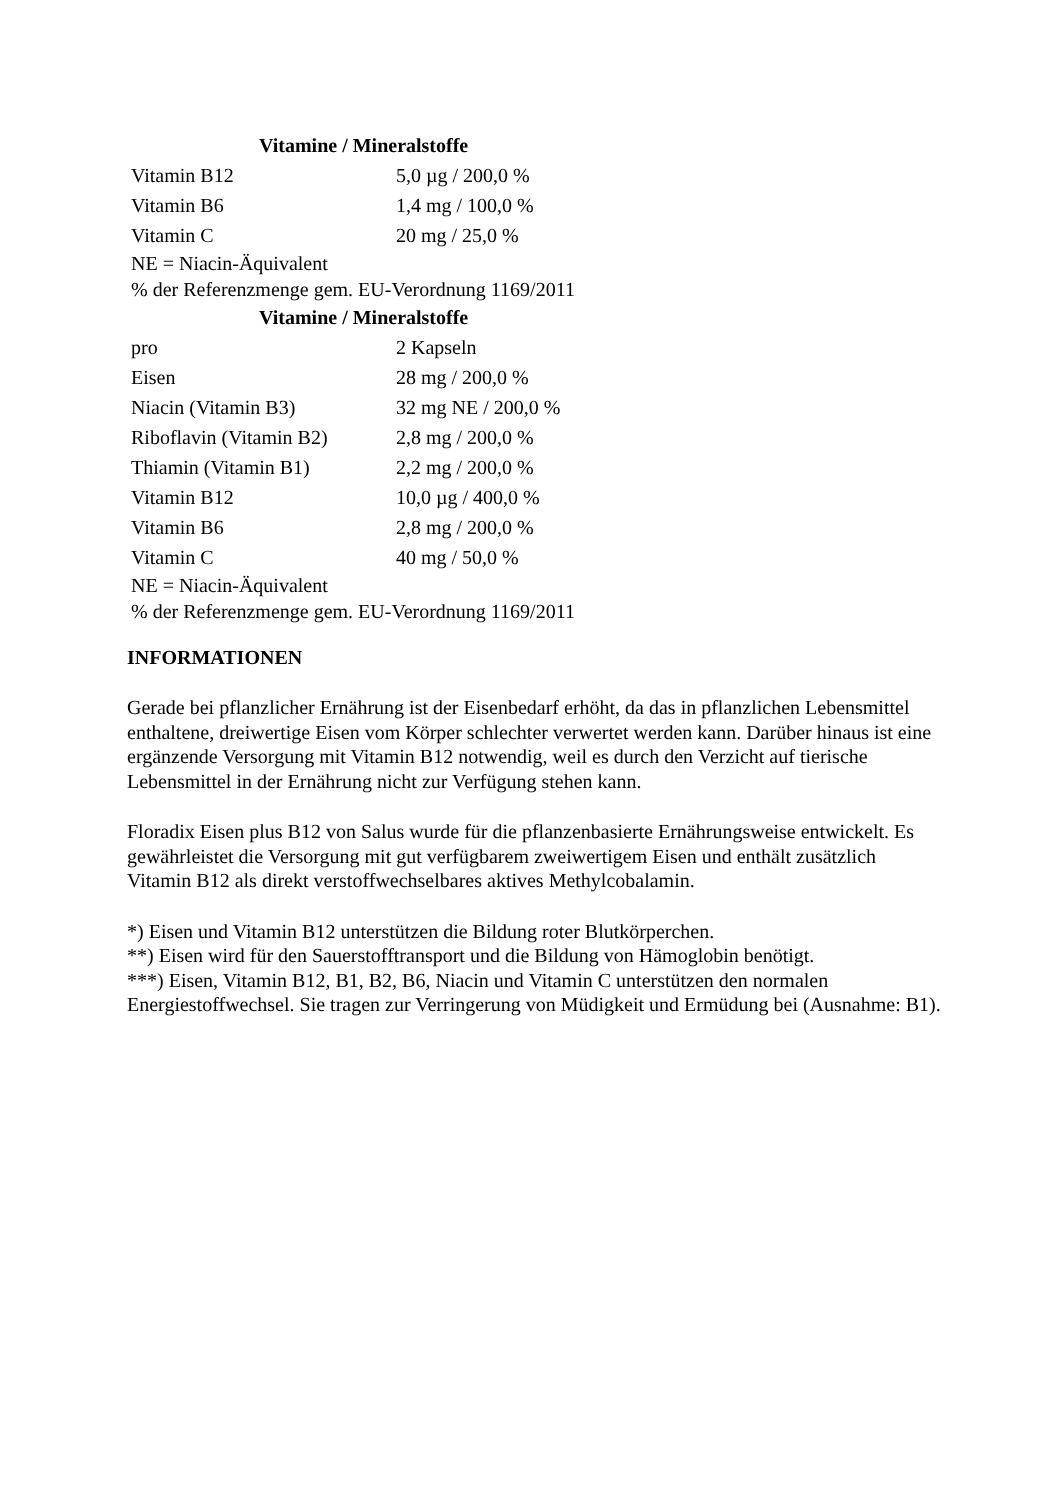| Vitamine / Mineralstoffe | |
| --- | --- |
| Vitamin B12 | 5,0 µg / 200,0 % |
| Vitamin B6 | 1,4 mg / 100,0 % |
| Vitamin C | 20 mg / 25,0 % |
| NE = Niacin-Äquivalent | |
| % der Referenzmenge gem. EU-Verordnung 1169/2011 | |
| Vitamine / Mineralstoffe | |
| pro | 2 Kapseln |
| Eisen | 28 mg / 200,0 % |
| Niacin (Vitamin B3) | 32 mg NE / 200,0 % |
| Riboflavin (Vitamin B2) | 2,8 mg / 200,0 % |
| Thiamin (Vitamin B1) | 2,2 mg / 200,0 % |
| Vitamin B12 | 10,0 µg / 400,0 % |
| Vitamin B6 | 2,8 mg / 200,0 % |
| Vitamin C | 40 mg / 50,0 % |
| NE = Niacin-Äquivalent | |
| % der Referenzmenge gem. EU-Verordnung 1169/2011 | |
INFORMATIONEN
Gerade bei pflanzlicher Ernährung ist der Eisenbedarf erhöht, da das in pflanzlichen Lebensmittel enthaltene, dreiwertige Eisen vom Körper schlechter verwertet werden kann. Darüber hinaus ist eine ergänzende Versorgung mit Vitamin B12 notwendig, weil es durch den Verzicht auf tierische Lebensmittel in der Ernährung nicht zur Verfügung stehen kann.
Floradix Eisen plus B12 von Salus wurde für die pflanzenbasierte Ernährungsweise entwickelt. Es gewährleistet die Versorgung mit gut verfügbarem zweiwertigem Eisen und enthält zusätzlich Vitamin B12 als direkt verstoffwechselbares aktives Methylcobalamin.
*) Eisen und Vitamin B12 unterstützen die Bildung roter Blutkörperchen.
**) Eisen wird für den Sauerstofftransport und die Bildung von Hämoglobin benötigt.
***) Eisen, Vitamin B12, B1, B2, B6, Niacin und Vitamin C unterstützen den normalen Energiestoffwechsel. Sie tragen zur Verringerung von Müdigkeit und Ermüdung bei (Ausnahme: B1).